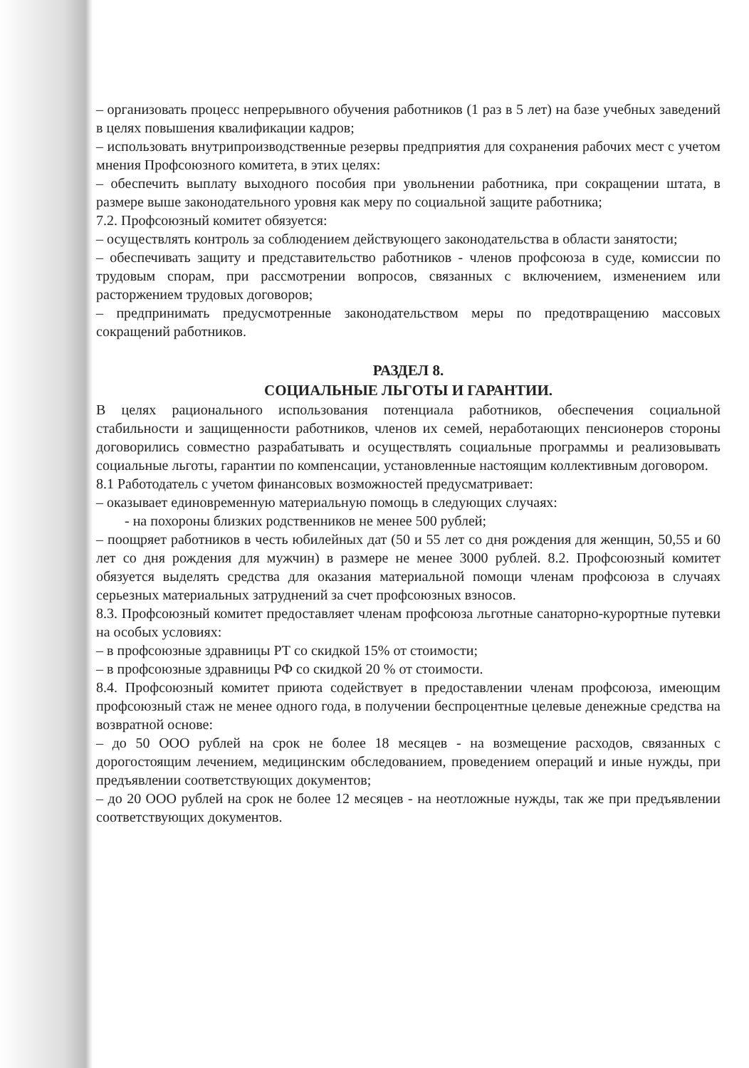– организовать процесс непрерывного обучения работников (1 раз в 5 лет) на базе учебных заведений в целях повышения квалификации кадров;
– использовать внутрипроизводственные резервы предприятия для сохранения рабочих мест с учетом мнения Профсоюзного комитета, в этих целях:
– обеспечить выплату выходного пособия при увольнении работника, при сокращении штата, в размере выше законодательного уровня как меру по социальной защите работника;
7.2. Профсоюзный комитет обязуется:
– осуществлять контроль за соблюдением действующего законодательства в области занятости;
– обеспечивать защиту и представительство работников - членов профсоюза в суде, комиссии по трудовым спорам, при рассмотрении вопросов, связанных с включением, изменением или расторжением трудовых договоров;
– предпринимать предусмотренные законодательством меры по предотвращению массовых сокращений работников.
РАЗДЕЛ 8.
СОЦИАЛЬНЫЕ ЛЬГОТЫ И ГАРАНТИИ.
В целях рационального использования потенциала работников, обеспечения социальной стабильности и защищенности работников, членов их семей, неработающих пенсионеров стороны договорились совместно разрабатывать и осуществлять социальные программы и реализовывать социальные льготы, гарантии по компенсации, установленные настоящим коллективным договором.
8.1 Работодатель с учетом финансовых возможностей предусматривает:
– оказывает единовременную материальную помощь в следующих случаях:
- на похороны близких родственников не менее 500 рублей;
– поощряет работников в честь юбилейных дат (50 и 55 лет со дня рождения для женщин, 50,55 и 60 лет со дня рождения для мужчин) в размере не менее 3000 рублей. 8.2. Профсоюзный комитет обязуется выделять средства для оказания материальной помощи членам профсоюза в случаях серьезных материальных затруднений за счет профсоюзных взносов.
8.3. Профсоюзный комитет предоставляет членам профсоюза льготные санаторно-курортные путевки на особых условиях:
– в профсоюзные здравницы РТ со скидкой 15% от стоимости;
– в профсоюзные здравницы РФ со скидкой 20 % от стоимости.
8.4. Профсоюзный комитет приюта содействует в предоставлении членам профсоюза, имеющим профсоюзный стаж не менее одного года, в получении беспроцентные целевые денежные средства на возвратной основе:
– до 50 ООО рублей на срок не более 18 месяцев - на возмещение расходов, связанных с дорогостоящим лечением, медицинским обследованием, проведением операций и иные нужды, при предъявлении соответствующих документов;
– до 20 ООО рублей на срок не более 12 месяцев - на неотложные нужды, так же при предъявлении соответствующих документов.